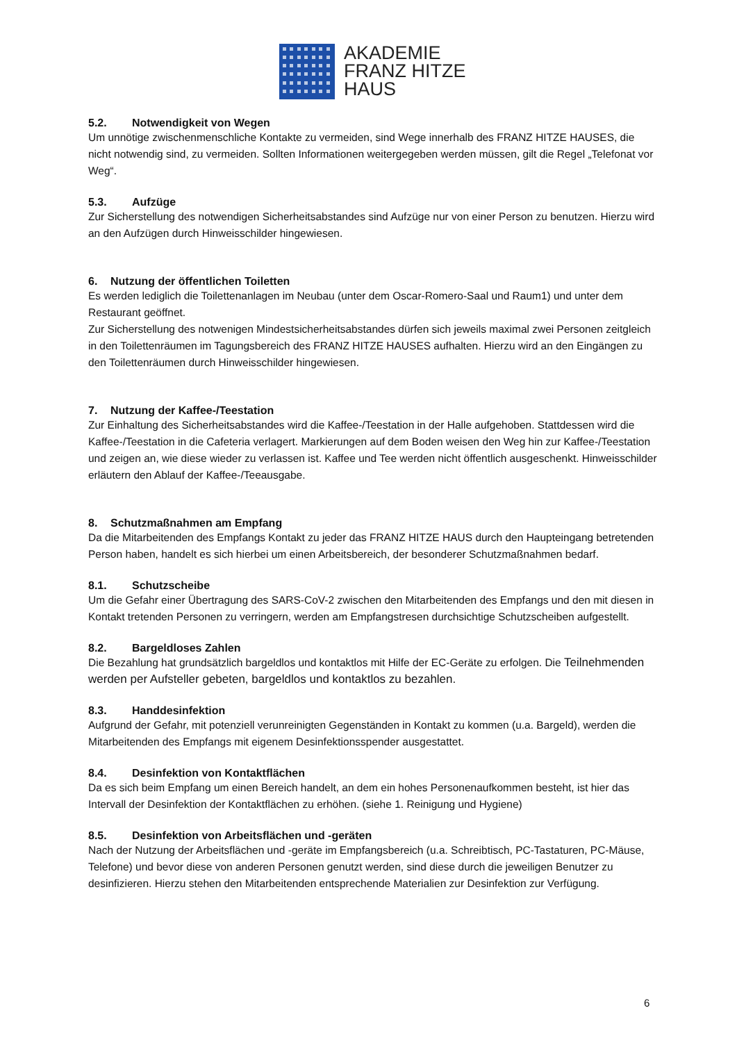AKADEMIE
FRANZ HITZE
HAUS
5.2. Notwendigkeit von Wegen
Um unnötige zwischenmenschliche Kontakte zu vermeiden, sind Wege innerhalb des FRANZ HITZE HAUSES, die nicht notwendig sind, zu vermeiden. Sollten Informationen weitergegeben werden müssen, gilt die Regel „Telefonat vor Weg“.
5.3. Aufzüge
Zur Sicherstellung des notwendigen Sicherheitsabstandes sind Aufzüge nur von einer Person zu benutzen. Hierzu wird an den Aufzügen durch Hinweisschilder hingewiesen.
6. Nutzung der öffentlichen Toiletten
Es werden lediglich die Toilettenanlagen im Neubau (unter dem Oscar-Romero-Saal und Raum1) und unter dem Restaurant geöffnet.
Zur Sicherstellung des notwenigen Mindestsicherheitsabstandes dürfen sich jeweils maximal zwei Personen zeitgleich in den Toilettenräumen im Tagungsbereich des FRANZ HITZE HAUSES aufhalten. Hierzu wird an den Eingängen zu den Toilettenräumen durch Hinweisschilder hingewiesen.
7. Nutzung der Kaffee-/Teestation
Zur Einhaltung des Sicherheitsabstandes wird die Kaffee-/Teestation in der Halle aufgehoben. Stattdessen wird die Kaffee-/Teestation in die Cafeteria verlagert. Markierungen auf dem Boden weisen den Weg hin zur Kaffee-/Teestation und zeigen an, wie diese wieder zu verlassen ist. Kaffee und Tee werden nicht öffentlich ausgeschenkt. Hinweisschilder erläutern den Ablauf der Kaffee-/Teeausgabe.
8. Schutzmaßnahmen am Empfang
Da die Mitarbeitenden des Empfangs Kontakt zu jeder das FRANZ HITZE HAUS durch den Haupteingang betretenden Person haben, handelt es sich hierbei um einen Arbeitsbereich, der besonderer Schutzmaßnahmen bedarf.
8.1. Schutzscheibe
Um die Gefahr einer Übertragung des SARS-CoV-2 zwischen den Mitarbeitenden des Empfangs und den mit diesen in Kontakt tretenden Personen zu verringern, werden am Empfangstresen durchsichtige Schutzscheiben aufgestellt.
8.2. Bargeldloses Zahlen
Die Bezahlung hat grundsätzlich bargeldlos und kontaktlos mit Hilfe der EC-Geräte zu erfolgen. Die Teilnehmenden werden per Aufsteller gebeten, bargeldlos und kontaktlos zu bezahlen.
8.3. Handdesinfektion
Aufgrund der Gefahr, mit potenziell verunreinigten Gegenständen in Kontakt zu kommen (u.a. Bargeld), werden die Mitarbeitenden des Empfangs mit eigenem Desinfektionsspender ausgestattet.
8.4. Desinfektion von Kontaktflächen
Da es sich beim Empfang um einen Bereich handelt, an dem ein hohes Personenaufkommen besteht, ist hier das Intervall der Desinfektion der Kontaktflächen zu erhöhen. (siehe 1. Reinigung und Hygiene)
8.5. Desinfektion von Arbeitsflächen und -geräten
Nach der Nutzung der Arbeitsflächen und -geräte im Empfangsbereich (u.a. Schreibtisch, PC-Tastaturen, PC-Mäuse, Telefone) und bevor diese von anderen Personen genutzt werden, sind diese durch die jeweiligen Benutzer zu desinfizieren. Hierzu stehen den Mitarbeitenden entsprechende Materialien zur Desinfektion zur Verfügung.
6